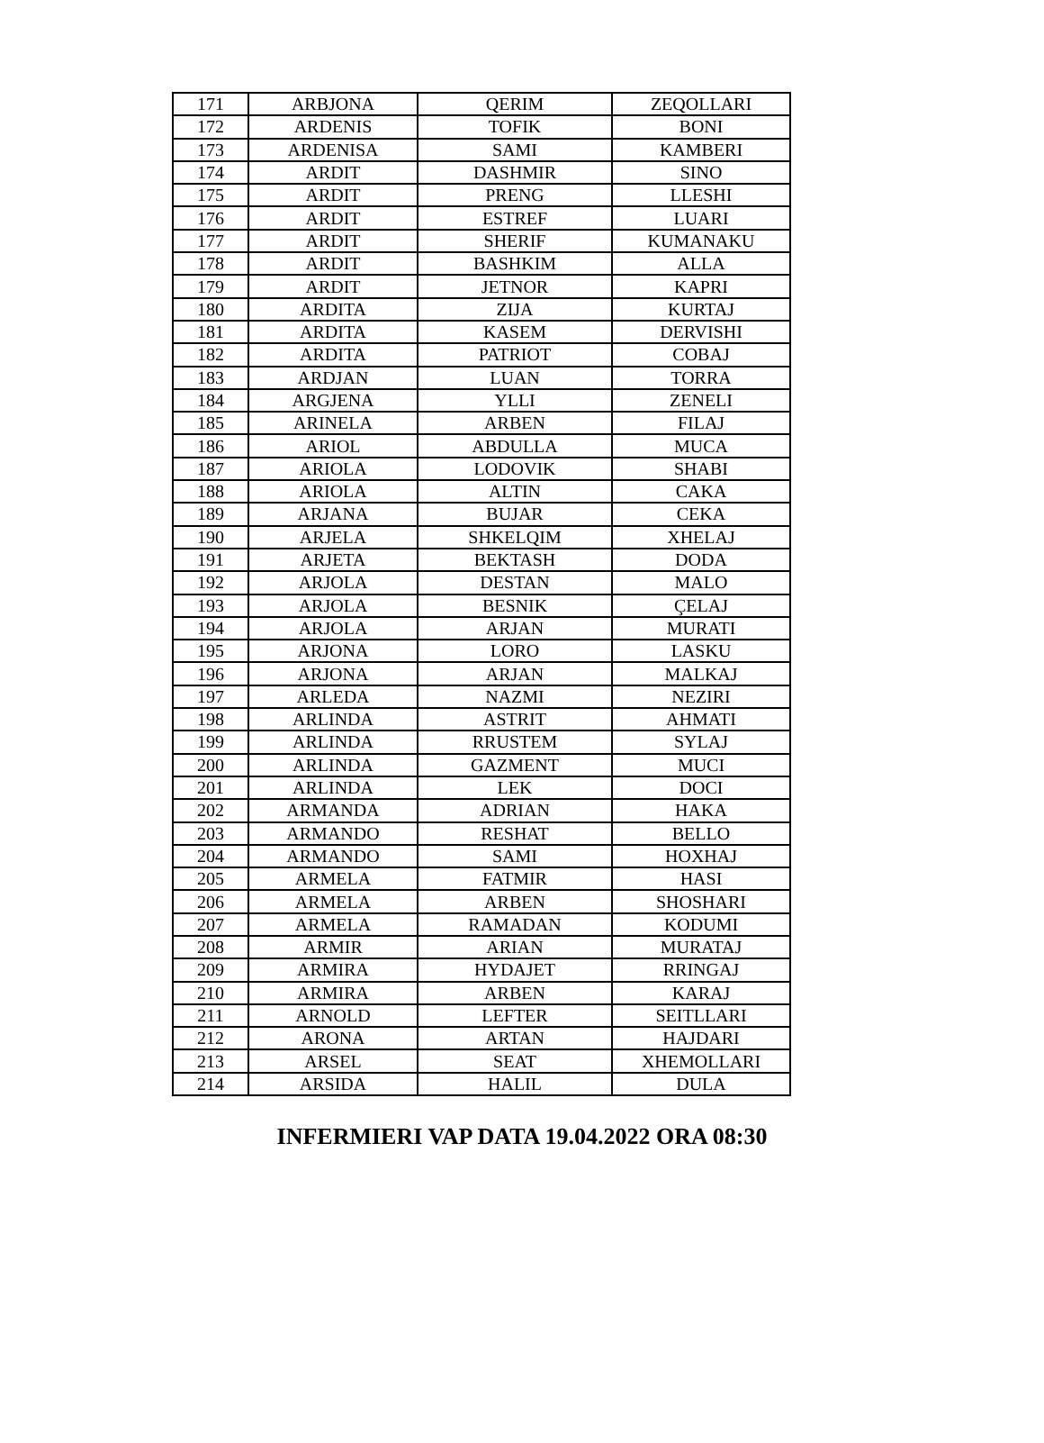| 171 | ARBJONA | QERIM | ZEQOLLARI |
| 172 | ARDENIS | TOFIK | BONI |
| 173 | ARDENISA | SAMI | KAMBERI |
| 174 | ARDIT | DASHMIR | SINO |
| 175 | ARDIT | PRENG | LLESHI |
| 176 | ARDIT | ESTREF | LUARI |
| 177 | ARDIT | SHERIF | KUMANAKU |
| 178 | ARDIT | BASHKIM | ALLA |
| 179 | ARDIT | JETNOR | KAPRI |
| 180 | ARDITA | ZIJA | KURTAJ |
| 181 | ARDITA | KASEM | DERVISHI |
| 182 | ARDITA | PATRIOT | COBAJ |
| 183 | ARDJAN | LUAN | TORRA |
| 184 | ARGJENA | YLLI | ZENELI |
| 185 | ARINELA | ARBEN | FILAJ |
| 186 | ARIOL | ABDULLA | MUCA |
| 187 | ARIOLA | LODOVIK | SHABI |
| 188 | ARIOLA | ALTIN | CAKA |
| 189 | ARJANA | BUJAR | CEKA |
| 190 | ARJELA | SHKELQIM | XHELAJ |
| 191 | ARJETA | BEKTASH | DODA |
| 192 | ARJOLA | DESTAN | MALO |
| 193 | ARJOLA | BESNIK | ÇELAJ |
| 194 | ARJOLA | ARJAN | MURATI |
| 195 | ARJONA | LORO | LASKU |
| 196 | ARJONA | ARJAN | MALKAJ |
| 197 | ARLEDA | NAZMI | NEZIRI |
| 198 | ARLINDA | ASTRIT | AHMATI |
| 199 | ARLINDA | RRUSTEM | SYLAJ |
| 200 | ARLINDA | GAZMENT | MUCI |
| 201 | ARLINDA | LEK | DOCI |
| 202 | ARMANDA | ADRIAN | HAKA |
| 203 | ARMANDO | RESHAT | BELLO |
| 204 | ARMANDO | SAMI | HOXHAJ |
| 205 | ARMELA | FATMIR | HASI |
| 206 | ARMELA | ARBEN | SHOSHARI |
| 207 | ARMELA | RAMADAN | KODUMI |
| 208 | ARMIR | ARIAN | MURATAJ |
| 209 | ARMIRA | HYDAJET | RRINGAJ |
| 210 | ARMIRA | ARBEN | KARAJ |
| 211 | ARNOLD | LEFTER | SEITLLARI |
| 212 | ARONA | ARTAN | HAJDARI |
| 213 | ARSEL | SEAT | XHEMOLLARI |
| 214 | ARSIDA | HALIL | DULA |
INFERMIERI VAP DATA 19.04.2022 ORA 08:30